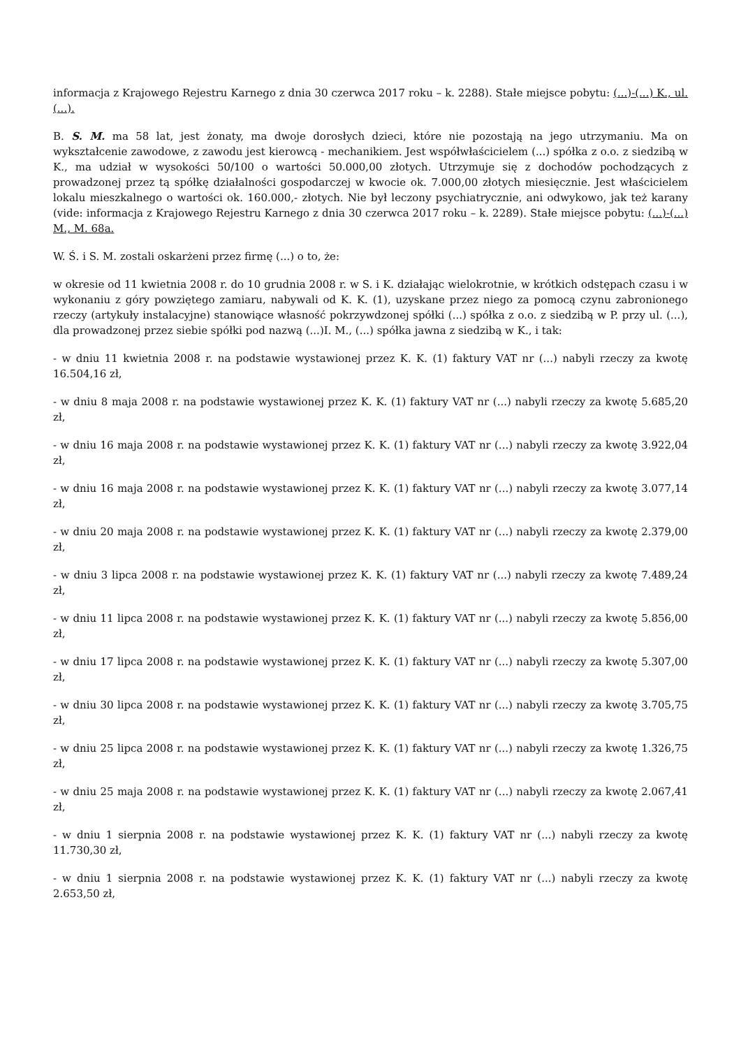informacja z Krajowego Rejestru Karnego z dnia 30 czerwca 2017 roku – k. 2288). Stałe miejsce pobytu: (...)-(...) K., ul. (...).
B. S. M. ma 58 lat, jest żonaty, ma dwoje dorosłych dzieci, które nie pozostają na jego utrzymaniu. Ma on wykształcenie zawodowe, z zawodu jest kierowcą - mechanikiem. Jest współwłaścicielem (...) spółka z o.o. z siedzibą w K., ma udział w wysokości 50/100 o wartości 50.000,00 złotych. Utrzymuje się z dochodów pochodzących z prowadzonej przez tą spółkę działalności gospodarczej w kwocie ok. 7.000,00 złotych miesięcznie. Jest właścicielem lokalu mieszkalnego o wartości ok. 160.000,- złotych. Nie był leczony psychiatrycznie, ani odwykowo, jak też karany (vide: informacja z Krajowego Rejestru Karnego z dnia 30 czerwca 2017 roku – k. 2289). Stałe miejsce pobytu: (...)-(...) M., M. 68a.
W. Ś. i S. M. zostali oskarżeni przez firmę (...) o to, że:
w okresie od 11 kwietnia 2008 r. do 10 grudnia 2008 r. w S. i K. działając wielokrotnie, w krótkich odstępach czasu i w wykonaniu z góry powziętego zamiaru, nabywali od K. K. (1), uzyskane przez niego za pomocą czynu zabronionego rzeczy (artykuły instalacyjne) stanowiące własność pokrzywdzonej spółki (...) spółka z o.o. z siedzibą w P. przy ul. (...), dla prowadzonej przez siebie spółki pod nazwą (...)I. M., (...) spółka jawna z siedzibą w K., i tak:
- w dniu 11 kwietnia 2008 r. na podstawie wystawionej przez K. K. (1) faktury VAT nr (...) nabyli rzeczy za kwotę 16.504,16 zł,
- w dniu 8 maja 2008 r. na podstawie wystawionej przez K. K. (1) faktury VAT nr (...) nabyli rzeczy za kwotę 5.685,20 zł,
- w dniu 16 maja 2008 r. na podstawie wystawionej przez K. K. (1) faktury VAT nr (...) nabyli rzeczy za kwotę 3.922,04 zł,
- w dniu 16 maja 2008 r. na podstawie wystawionej przez K. K. (1) faktury VAT nr (...) nabyli rzeczy za kwotę 3.077,14 zł,
- w dniu 20 maja 2008 r. na podstawie wystawionej przez K. K. (1) faktury VAT nr (...) nabyli rzeczy za kwotę 2.379,00 zł,
- w dniu 3 lipca 2008 r. na podstawie wystawionej przez K. K. (1) faktury VAT nr (...) nabyli rzeczy za kwotę 7.489,24 zł,
- w dniu 11 lipca 2008 r. na podstawie wystawionej przez K. K. (1) faktury VAT nr (...) nabyli rzeczy za kwotę 5.856,00 zł,
- w dniu 17 lipca 2008 r. na podstawie wystawionej przez K. K. (1) faktury VAT nr (...) nabyli rzeczy za kwotę 5.307,00 zł,
- w dniu 30 lipca 2008 r. na podstawie wystawionej przez K. K. (1) faktury VAT nr (...) nabyli rzeczy za kwotę 3.705,75 zł,
- w dniu 25 lipca 2008 r. na podstawie wystawionej przez K. K. (1) faktury VAT nr (...) nabyli rzeczy za kwotę 1.326,75 zł,
- w dniu 25 maja 2008 r. na podstawie wystawionej przez K. K. (1) faktury VAT nr (...) nabyli rzeczy za kwotę 2.067,41 zł,
- w dniu 1 sierpnia 2008 r. na podstawie wystawionej przez K. K. (1) faktury VAT nr (...) nabyli rzeczy za kwotę 11.730,30 zł,
- w dniu 1 sierpnia 2008 r. na podstawie wystawionej przez K. K. (1) faktury VAT nr (...) nabyli rzeczy za kwotę 2.653,50 zł,